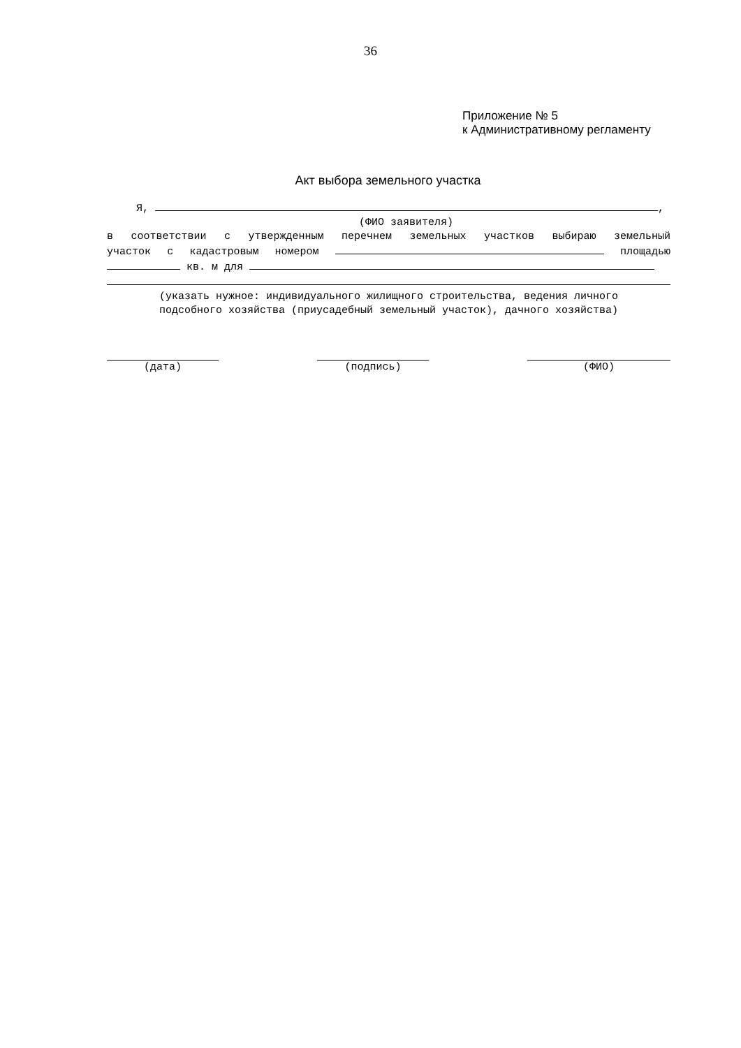36
Приложение № 5
к Административному регламенту
Акт выбора земельного участка
Я, ,
(ФИО заявителя)
в соответствии с утвержденным перечнем земельных участков выбираю земельный
участок с кадастровым номером площадью
кв. м для
(указать нужное: индивидуального жилищного строительства, ведения личного
подсобного хозяйства (приусадебный земельный участок), дачного хозяйства)
(дата) (подпись) (ФИО)